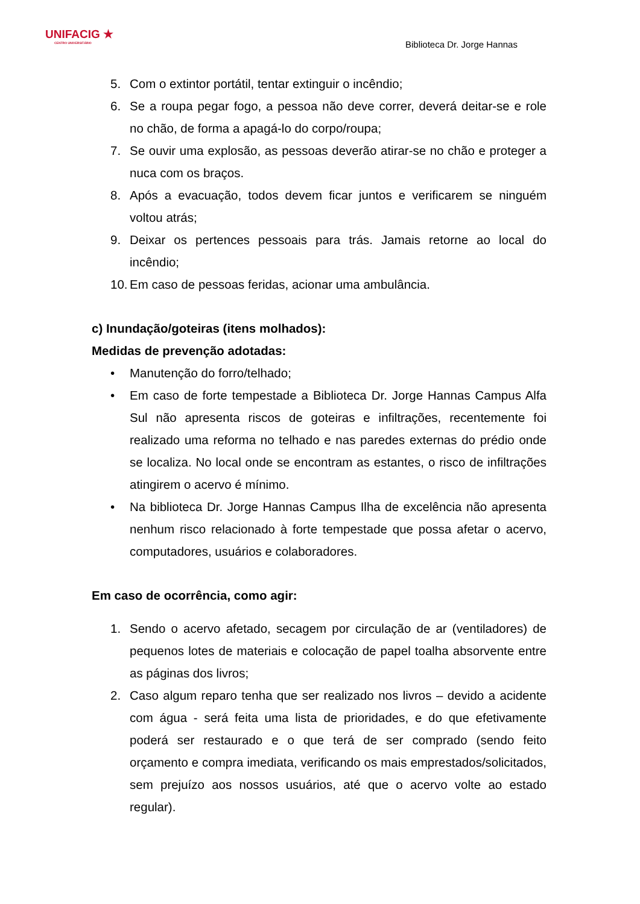UNIFACIG ★
CENTRO UNIVERSITÁRIO
Biblioteca Dr. Jorge Hannas
5. Com o extintor portátil, tentar extinguir o incêndio;
6. Se a roupa pegar fogo, a pessoa não deve correr, deverá deitar-se e role no chão, de forma a apagá-lo do corpo/roupa;
7. Se ouvir uma explosão, as pessoas deverão atirar-se no chão e proteger a nuca com os braços.
8. Após a evacuação, todos devem ficar juntos e verificarem se ninguém voltou atrás;
9. Deixar os pertences pessoais para trás. Jamais retorne ao local do incêndio;
10. Em caso de pessoas feridas, acionar uma ambulância.
c) Inundação/goteiras (itens molhados):
Medidas de prevenção adotadas:
• Manutenção do forro/telhado;
• Em caso de forte tempestade a Biblioteca Dr. Jorge Hannas Campus Alfa Sul não apresenta riscos de goteiras e infiltrações, recentemente foi realizado uma reforma no telhado e nas paredes externas do prédio onde se localiza. No local onde se encontram as estantes, o risco de infiltrações atingirem o acervo é mínimo.
• Na biblioteca Dr. Jorge Hannas Campus Ilha de excelência não apresenta nenhum risco relacionado à forte tempestade que possa afetar o acervo, computadores, usuários e colaboradores.
Em caso de ocorrência, como agir:
1. Sendo o acervo afetado, secagem por circulação de ar (ventiladores) de pequenos lotes de materiais e colocação de papel toalha absorvente entre as páginas dos livros;
2. Caso algum reparo tenha que ser realizado nos livros – devido a acidente com água - será feita uma lista de prioridades, e do que efetivamente poderá ser restaurado e o que terá de ser comprado (sendo feito orçamento e compra imediata, verificando os mais emprestados/solicitados, sem prejuízo aos nossos usuários, até que o acervo volte ao estado regular).